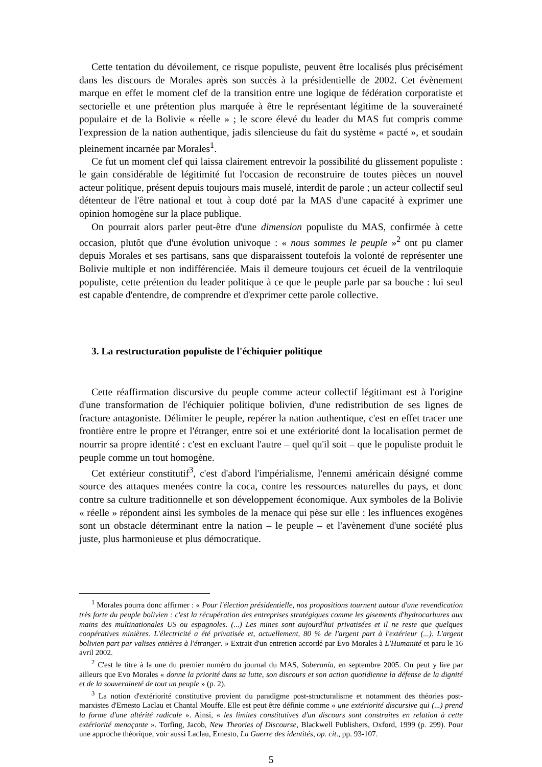Cette tentation du dévoilement, ce risque populiste, peuvent être localisés plus précisément dans les discours de Morales après son succès à la présidentielle de 2002. Cet évènement marque en effet le moment clef de la transition entre une logique de fédération corporatiste et sectorielle et une prétention plus marquée à être le représentant légitime de la souveraineté populaire et de la Bolivie « réelle » ; le score élevé du leader du MAS fut compris comme l'expression de la nation authentique, jadis silencieuse du fait du système « pacté », et soudain pleinement incarnée par Morales<sup>1</sup>.
Ce fut un moment clef qui laissa clairement entrevoir la possibilité du glissement populiste : le gain considérable de légitimité fut l'occasion de reconstruire de toutes pièces un nouvel acteur politique, présent depuis toujours mais muselé, interdit de parole ; un acteur collectif seul détenteur de l'être national et tout à coup doté par la MAS d'une capacité à exprimer une opinion homogène sur la place publique.
On pourrait alors parler peut-être d'une dimension populiste du MAS, confirmée à cette occasion, plutôt que d'une évolution univoque : « nous sommes le peuple »<sup>2</sup> ont pu clamer depuis Morales et ses partisans, sans que disparaissent toutefois la volonté de représenter une Bolivie multiple et non indifférenciée. Mais il demeure toujours cet écueil de la ventriloquie populiste, cette prétention du leader politique à ce que le peuple parle par sa bouche : lui seul est capable d'entendre, de comprendre et d'exprimer cette parole collective.
3. La restructuration populiste de l'échiquier politique
Cette réaffirmation discursive du peuple comme acteur collectif légitimant est à l'origine d'une transformation de l'échiquier politique bolivien, d'une redistribution de ses lignes de fracture antagoniste. Délimiter le peuple, repérer la nation authentique, c'est en effet tracer une frontière entre le propre et l'étranger, entre soi et une extériorité dont la localisation permet de nourrir sa propre identité : c'est en excluant l'autre – quel qu'il soit – que le populiste produit le peuple comme un tout homogène.
Cet extérieur constitutif<sup>3</sup>, c'est d'abord l'impérialisme, l'ennemi américain désigné comme source des attaques menées contre la coca, contre les ressources naturelles du pays, et donc contre sa culture traditionnelle et son développement économique. Aux symboles de la Bolivie « réelle » répondent ainsi les symboles de la menace qui pèse sur elle : les influences exogènes sont un obstacle déterminant entre la nation – le peuple – et l'avènement d'une société plus juste, plus harmonieuse et plus démocratique.
<sup>1</sup> Morales pourra donc affirmer : « Pour l'élection présidentielle, nos propositions tournent autour d'une revendication très forte du peuple bolivien : c'est la récupération des entreprises stratégiques comme les gisements d'hydrocarbures aux mains des multinationales US ou espagnoles. (...) Les mines sont aujourd'hui privatisées et il ne reste que quelques coopératives minières. L'électricité a été privatisée et, actuellement, 80 % de l'argent part à l'extérieur (...). L'argent bolivien part par valises entières à l'étranger. » Extrait d'un entretien accordé par Evo Morales à L'Humanité et paru le 16 avril 2002.
<sup>2</sup> C'est le titre à la une du premier numéro du journal du MAS, Soberanía, en septembre 2005. On peut y lire par ailleurs que Evo Morales « donne la priorité dans sa lutte, son discours et son action quotidienne la défense de la dignité et de la souveraineté de tout un peuple » (p. 2).
<sup>3</sup> La notion d'extériorité constitutive provient du paradigme post-structuralisme et notamment des théories post-marxistes d'Ernesto Laclau et Chantal Mouffe. Elle est peut être définie comme « une extériorité discursive qui (...) prend la forme d'une altérité radicale ». Ainsi, « les limites constitutives d'un discours sont construites en relation à cette extériorité menaçante ». Torfing, Jacob, New Theories of Discourse, Blackwell Publishers, Oxford, 1999 (p. 299). Pour une approche théorique, voir aussi Laclau, Ernesto, La Guerre des identités, op. cit., pp. 93-107.
5